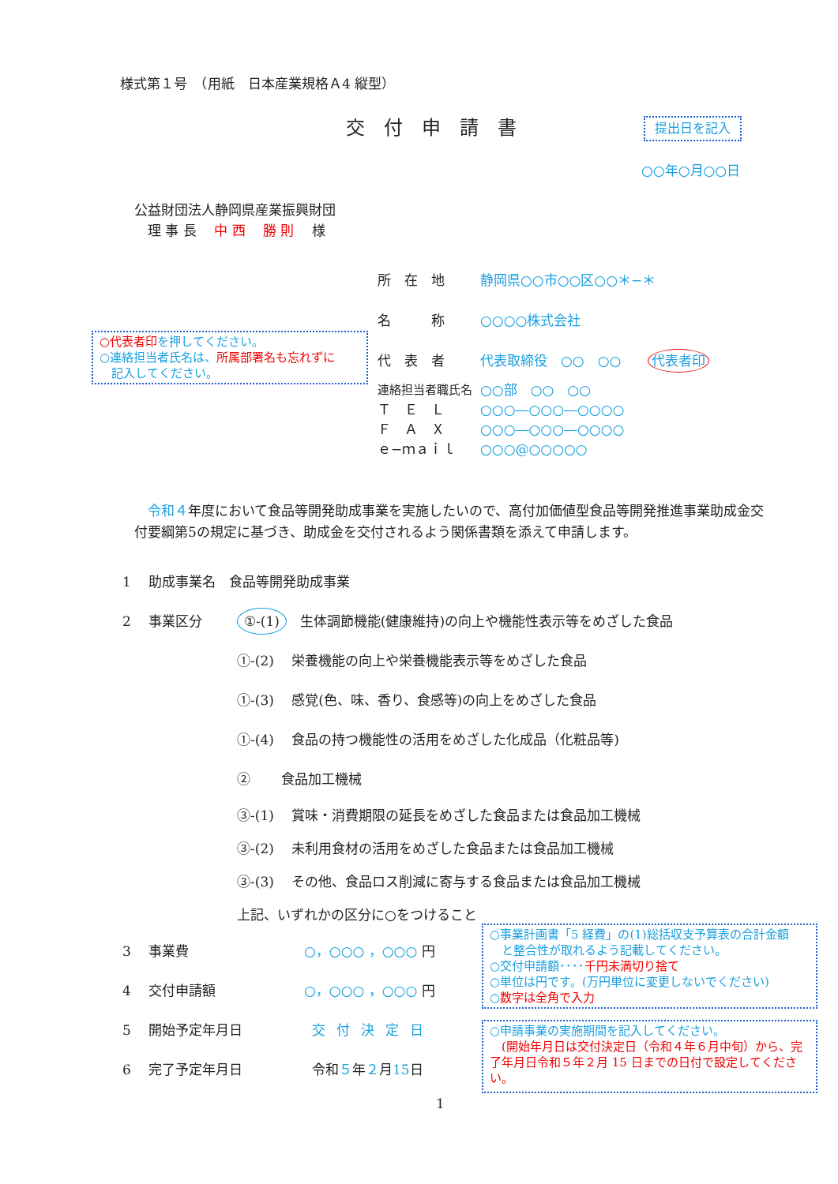様式第１号　（用紙　日本産業規格Ａ4 縦型）
交付申請書 提出日を記入
○○年○月○○日
公益財団法人静岡県産業振興財団
　理 事 長　 中 西　 勝 則　 様
所　在　地 静岡県○○市○○区○○＊−＊
名　　　称 ○○○○株式会社
代　表　者 代表取締役　○○　○○　　代表者印
○代表者印を押してください。
○連絡担当者氏名は、所属部署名も忘れずに
　記入してください。
連絡担当者職氏名 ○○部　○○　○○
Ｔ　Ｅ　Ｌ ○○○―○○○―○○○○
Ｆ　Ａ　Ｘ ○○○―○○○―○○○○
ｅ−ｍａｉｌ ○○○@○○○○○
　令和４年度において食品等開発助成事業を実施したいので、高付加価値型食品等開発推進事業助成金交付要綱第5の規定に基づき、助成金を交付されるよう関係書類を添えて申請します。
1　 助成事業名　食品等開発助成事業
2　 事業区分 ①-(1)　生体調節機能(健康維持)の向上や機能性表示等をめざした食品
①-(2)　 栄養機能の向上や栄養機能表示等をめざした食品
①-(3)　 感覚(色、味、香り、食感等)の向上をめざした食品
①-(4)　 食品の持つ機能性の活用をめざした化成品（化粧品等)
②　　 食品加工機械
③-(1)　 賞味・消費期限の延長をめざした食品または食品加工機械
③-(2)　 未利用食材の活用をめざした食品または食品加工機械
③-(3)　 その他、食品ロス削減に寄与する食品または食品加工機械
上記、いずれかの区分に○をつけること
3　 事業費 ○，○○○ ，○○○ 円
4　 交付申請額 ○，○○○ ，○○○ 円
5　 開始予定年月日 交付決定日
6　 完了予定年月日 令和５年２月15日
○事業計画書「5 経費」の(1)総括収支予算表の合計金額
　と整合性が取れるよう記載してください。
○交付申請額････千円未満切り捨て
○単位は円です。(万円単位に変更しないでください)
○数字は全角で入力
○申請事業の実施期間を記入してください。
　(開始年月日は交付決定日（令和４年６月中旬）から、完了年月日令和５年２月 15 日までの日付で設定してください。
1